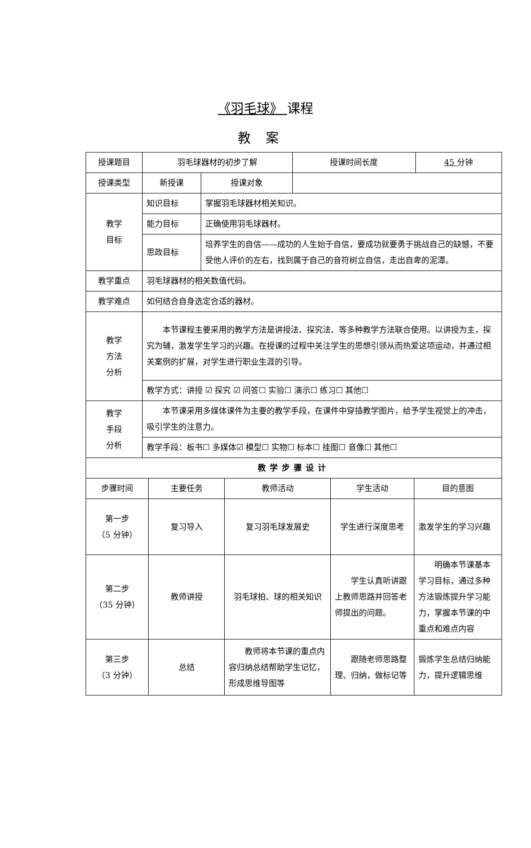《羽毛球》 课程
教案
| 授课题目 | 羽毛球器材的初步了解 | | | 授课时间长度 | 45 分钟 |
| 授课类型 | 新授课 | | 授课对象 | | |
| 教学 目标 | 知识目标 | 掌握羽毛球器材相关知识。 | | | |
| | 能力目标 | 正确使用羽毛球器材。 | | | |
| | 思政目标 | 培养学生的自信——成功的人生始于自信，要成功就要勇于挑战自己的缺憾，不要受他人评价的左右，找到属于自己的音符树立自信，走出自卑的泥潭。 | | | |
| 教学重点 | 羽毛球器材的相关数值代码。 | | | | |
| 教学难点 | 如何结合自身选定合适的器材。 | | | | |
| 教学 方法 分析 | 本节课程主要采用的教学方法是讲授法、探究法、等多种教学方法联合使用。以讲授为主，探究为辅，激发学生学习的兴趣。在授课的过程中关注学生的思想引领从而热爱这项运动，并通过相关案例的扩展，对学生进行职业生涯的引导。 | | | | |
| | 教学方式：讲授 ☑ 探究 ☑ 问答☐ 实验☐ 演示☐ 练习☐ 其他☐ | | | | |
| 教学 手段 分析 | 本节课采用多媒体课件为主要的教学手段，在课件中穿插教学图片，给予学生视觉上的冲击，吸引学生的注意力。 | | | | |
| | 教学手段：板书☐ 多媒体☑ 模型☐ 实物☐ 标本☐ 挂图☐ 音像☐ 其他☐ | | | | |
| 教学步骤设计 | | | | | |
| 步骤时间 | 主要任务 | 教师活动 | 学生活动 | 目的意图 |
| 第一步 （5 分钟） | 复习导入 | 复习羽毛球发展史 | 学生进行深度思考 | 激发学生的学习兴趣 |
| 第二步 （35 分钟） | 教师讲授 | 羽毛球拍、球的相关知识 | 学生认真听讲跟上教师思路并回答老师提出的问题。 | 明确本节课基本学习目标，通过多种方法锻炼提升学习能力，掌握本节课的中重点和难点内容 |
| 第三步 （3 分钟） | 总结 | 教师将本节课的重点内容归纳总结帮助学生记忆，形成思维导图等 | 跟随老师思路整理、归纳，做标记等 | 锻炼学生总结归纳能力，提升逻辑思维 |